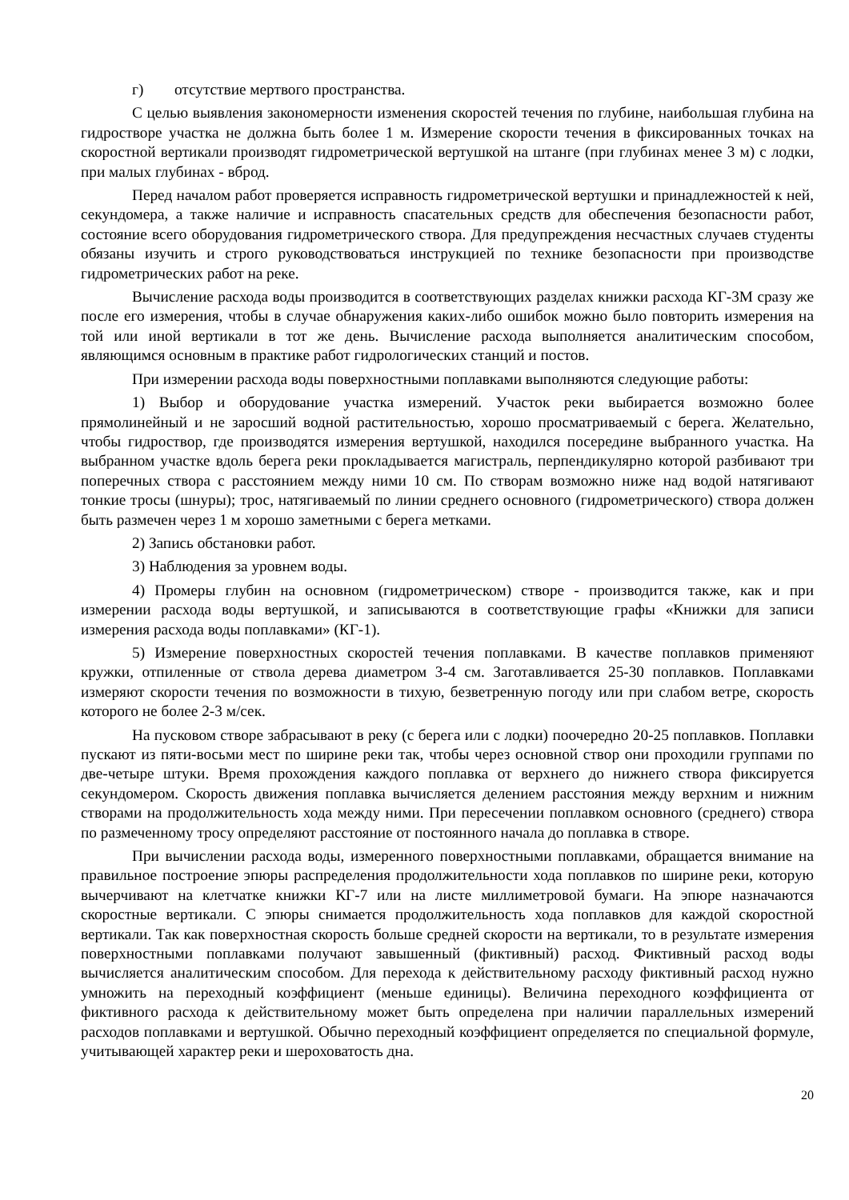г) отсутствие мертвого пространства.
С целью выявления закономерности изменения скоростей течения по глубине, наибольшая глубина на гидростворе участка не должна быть более 1 м. Измерение скорости течения в фиксированных точках на скоростной вертикали производят гидрометрической вертушкой на штанге (при глубинах менее 3 м) с лодки, при малых глубинах - вброд.
Перед началом работ проверяется исправность гидрометрической вертушки и принадлежностей к ней, секундомера, а также наличие и исправность спасательных средств для обеспечения безопасности работ, состояние всего оборудования гидрометрического створа. Для предупреждения несчастных случаев студенты обязаны изучить и строго руководствоваться инструкцией по технике безопасности при производстве гидрометрических работ на реке.
Вычисление расхода воды производится в соответствующих разделах книжки расхода КГ-3М сразу же после его измерения, чтобы в случае обнаружения каких-либо ошибок можно было повторить измерения на той или иной вертикали в тот же день. Вычисление расхода выполняется аналитическим способом, являющимся основным в практике работ гидрологических станций и постов.
При измерении расхода воды поверхностными поплавками выполняются следующие работы:
1) Выбор и оборудование участка измерений. Участок реки выбирается возможно более прямолинейный и не заросший водной растительностью, хорошо просматриваемый с берега. Желательно, чтобы гидроствор, где производятся измерения вертушкой, находился посередине выбранного участка. На выбранном участке вдоль берега реки прокладывается магистраль, перпендикулярно которой разбивают три поперечных створа с расстоянием между ними 10 см. По створам возможно ниже над водой натягивают тонкие тросы (шнуры); трос, натягиваемый по линии среднего основного (гидрометрического) створа должен быть размечен через 1 м хорошо заметными с берега метками.
2) Запись обстановки работ.
3) Наблюдения за уровнем воды.
4) Промеры глубин на основном (гидрометрическом) створе - производится также, как и при измерении расхода воды вертушкой, и записываются в соответствующие графы «Книжки для записи измерения расхода воды поплавками» (КГ-1).
5) Измерение поверхностных скоростей течения поплавками. В качестве поплавков применяют кружки, отпиленные от ствола дерева диаметром 3-4 см. Заготавливается 25-30 поплавков. Поплавками измеряют скорости течения по возможности в тихую, безветренную погоду или при слабом ветре, скорость которого не более 2-3 м/сек.
На пусковом створе забрасывают в реку (с берега или с лодки) поочередно 20-25 поплавков. Поплавки пускают из пяти-восьми мест по ширине реки так, чтобы через основной створ они проходили группами по две-четыре штуки. Время прохождения каждого поплавка от верхнего до нижнего створа фиксируется секундомером. Скорость движения поплавка вычисляется делением расстояния между верхним и нижним створами на продолжительность хода между ними. При пересечении поплавком основного (среднего) створа по размеченному тросу определяют расстояние от постоянного начала до поплавка в створе.
При вычислении расхода воды, измеренного поверхностными поплавками, обращается внимание на правильное построение эпюры распределения продолжительности хода поплавков по ширине реки, которую вычерчивают на клетчатке книжки КГ-7 или на листе миллиметровой бумаги. На эпюре назначаются скоростные вертикали. С эпюры снимается продолжительность хода поплавков для каждой скоростной вертикали. Так как поверхностная скорость больше средней скорости на вертикали, то в результате измерения поверхностными поплавками получают завышенный (фиктивный) расход. Фиктивный расход воды вычисляется аналитическим способом. Для перехода к действительному расходу фиктивный расход нужно умножить на переходный коэффициент (меньше единицы). Величина переходного коэффициента от фиктивного расхода к действительному может быть определена при наличии параллельных измерений расходов поплавками и вертушкой. Обычно переходный коэффициент определяется по специальной формуле, учитывающей характер реки и шероховатость дна.
20